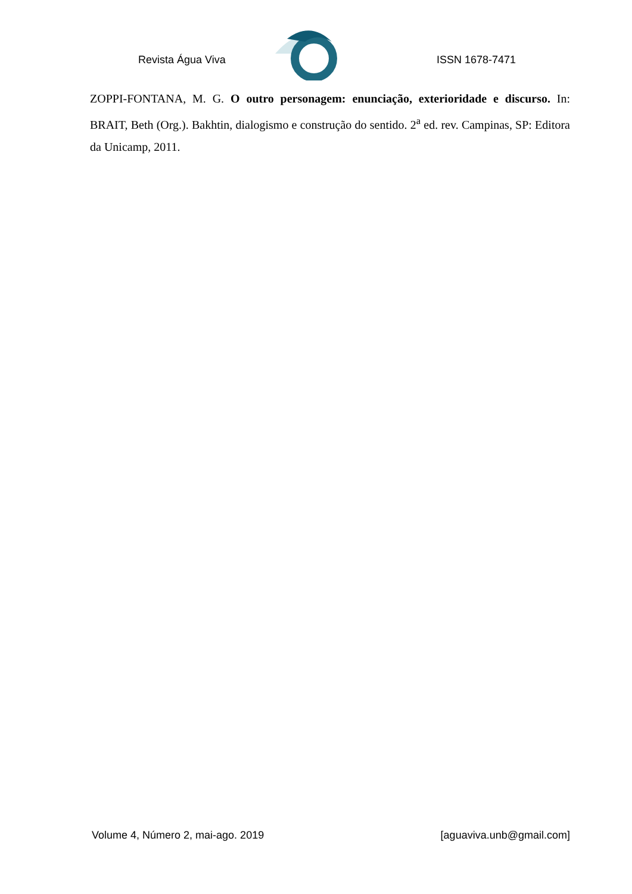Revista Água Viva ISSN 1678-7471
ZOPPI-FONTANA, M. G. O outro personagem: enunciação, exterioridade e discurso. In: BRAIT, Beth (Org.). Bakhtin, dialogismo e construção do sentido. 2<sup>a</sup> ed. rev. Campinas, SP: Editora da Unicamp, 2011.
Volume 4, Número 2, mai-ago. 2019 [aguaviva.unb@gmail.com]